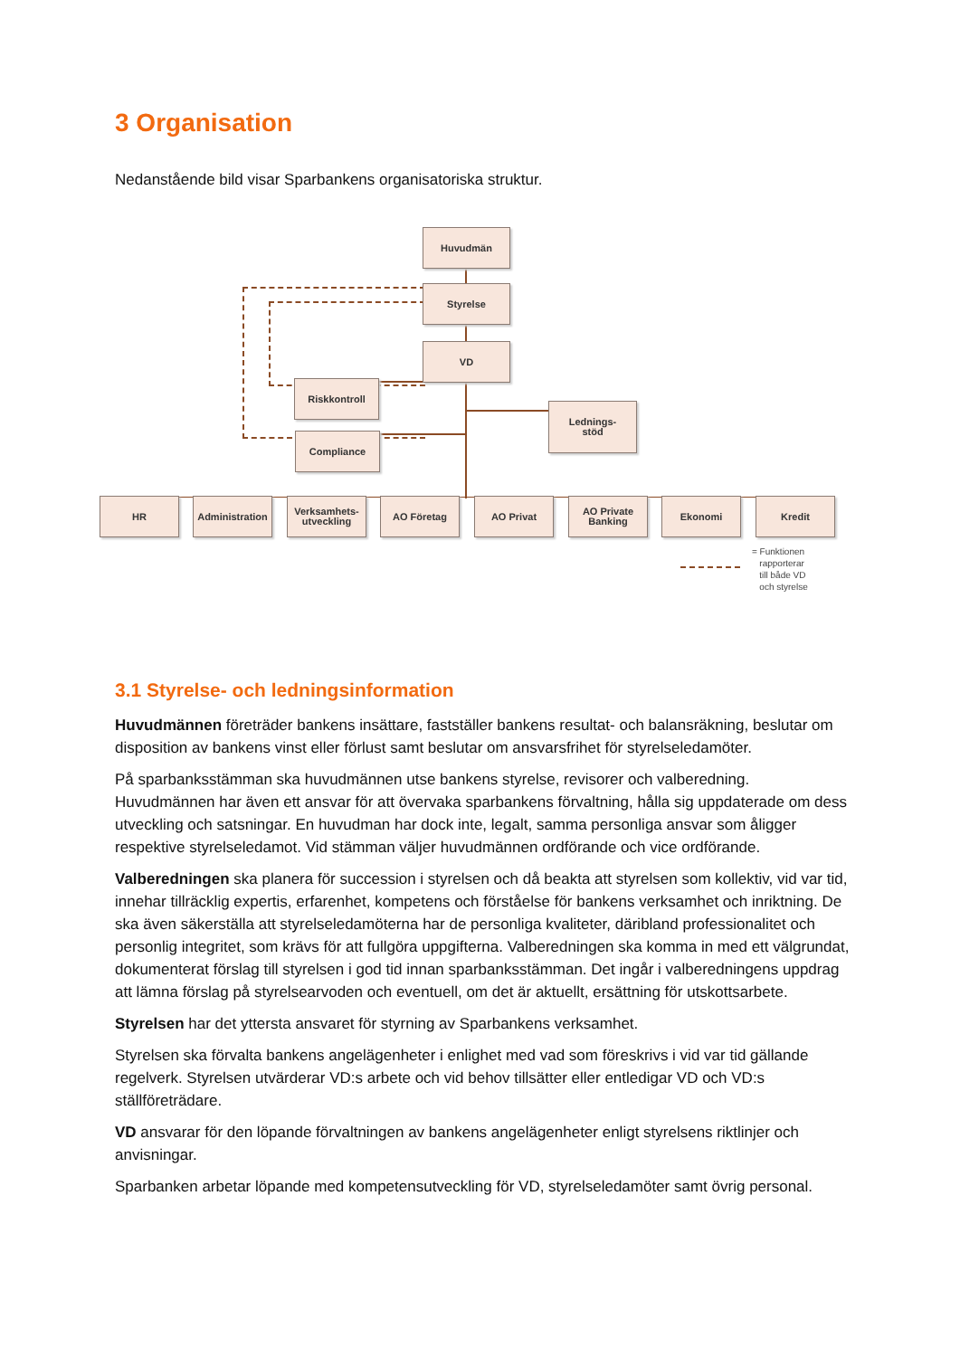3 Organisation
Nedanstående bild visar Sparbankens organisatoriska struktur.
Huvudmän
Styrelse
VD
Riskkontroll
Compliance
Lednings-
stöd
HR
Administration
Verksamhets-
utveckling
AO Företag AO Privat
AO Private
Banking
Ekonomi Kredit
= Funktionen
rapporterar
till både VD
och styrelse
3.1 Styrelse- och ledningsinformation
Huvudmännen företräder bankens insättare, fastställer bankens resultat- och balansräkning, beslutar om disposition av bankens vinst eller förlust samt beslutar om ansvarsfrihet för styrelseledamöter.
På sparbanksstämman ska huvudmännen utse bankens styrelse, revisorer och valberedning. Huvudmännen har även ett ansvar för att övervaka sparbankens förvaltning, hålla sig uppdaterade om dess utveckling och satsningar. En huvudman har dock inte, legalt, samma personliga ansvar som åligger respektive styrelseledamot. Vid stämman väljer huvudmännen ordförande och vice ordförande.
Valberedningen ska planera för succession i styrelsen och då beakta att styrelsen som kollektiv, vid var tid, innehar tillräcklig expertis, erfarenhet, kompetens och förståelse för bankens verksamhet och inriktning. De ska även säkerställa att styrelseledamöterna har de personliga kvaliteter, däribland professionalitet och personlig integritet, som krävs för att fullgöra uppgifterna. Valberedningen ska komma in med ett välgrundat, dokumenterat förslag till styrelsen i god tid innan sparbanksstämman. Det ingår i valberedningens uppdrag att lämna förslag på styrelsearvoden och eventuell, om det är aktuellt, ersättning för utskottsarbete.
Styrelsen har det yttersta ansvaret för styrning av Sparbankens verksamhet.
Styrelsen ska förvalta bankens angelägenheter i enlighet med vad som föreskrivs i vid var tid gällande regelverk. Styrelsen utvärderar VD:s arbete och vid behov tillsätter eller entledigar VD och VD:s ställföreträdare.
VD ansvarar för den löpande förvaltningen av bankens angelägenheter enligt styrelsens riktlinjer och anvisningar.
Sparbanken arbetar löpande med kompetensutveckling för VD, styrelseledamöter samt övrig personal.